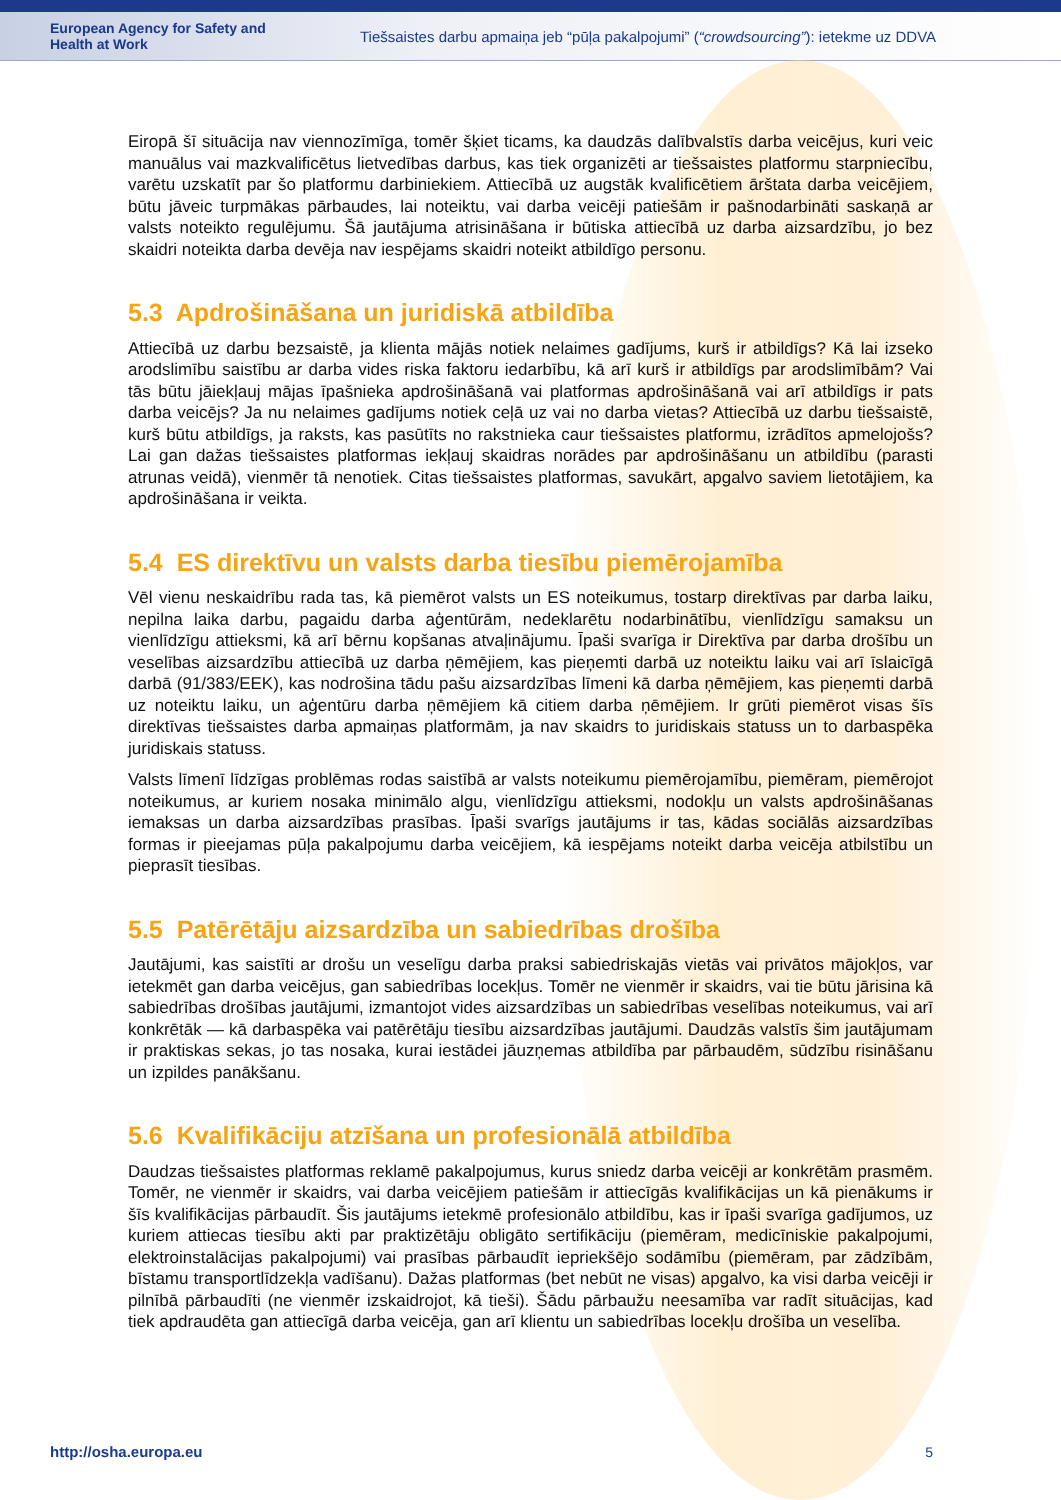European Agency for Safety and Health at Work
Tiešsaistes darbu apmaiņa jeb “pūļa pakalpojumi” (“crowdsourcing”): ietekme uz DDVA
Eiropā šī situācija nav viennozīmīga, tomēr šķiet ticams, ka daudzās dalībvalstīs darba veicējus, kuri veic manuālus vai mazkvalificētus lietvedības darbus, kas tiek organizēti ar tiešsaistes platformu starpniecību, varētu uzskatīt par šo platformu darbiniekiem. Attiecībā uz augstāk kvalificētiem ārštata darba veicējiem, būtu jāveic turpmākas pārbaudes, lai noteiktu, vai darba veicēji patiešām ir pašnodarbināti saskaņā ar valsts noteikto regulējumu. Šā jautājuma atrisināšana ir būtiska attiecībā uz darba aizsardzību, jo bez skaidri noteikta darba devēja nav iespējams skaidri noteikt atbildīgo personu.
5.3 Apdrošināšana un juridiskā atbildība
Attiecībā uz darbu bezsaistē, ja klienta mājās notiek nelaimes gadījums, kurš ir atbildīgs? Kā lai izseko arodslimību saistību ar darba vides riska faktoru iedarbību, kā arī kurš ir atbildīgs par arodslimībām? Vai tās būtu jāiekļauj mājas īpašnieka apdrošināšanā vai platformas apdrošināšanā vai arī atbildīgs ir pats darba veicējs? Ja nu nelaimes gadījums notiek ceļā uz vai no darba vietas? Attiecībā uz darbu tiešsaistē, kurš būtu atbildīgs, ja raksts, kas pasūtīts no rakstnieka caur tiešsaistes platformu, izrādītos apmelojošs? Lai gan dažas tiešsaistes platformas iekļauj skaidras norādes par apdrošināšanu un atbildību (parasti atrunas veidā), vienmēr tā nenotiek. Citas tiešsaistes platformas, savukārt, apgalvo saviem lietotājiem, ka apdrošināšana ir veikta.
5.4 ES direktīvu un valsts darba tiesību piemērojamība
Vēl vienu neskaidrību rada tas, kā piemērot valsts un ES noteikumus, tostarp direktīvas par darba laiku, nepilna laika darbu, pagaidu darba aģentūrām, nedeklarētu nodarbinātību, vienlīdzīgu samaksu un vienlīdzīgu attieksmi, kā arī bērnu kopšanas atvaļinājumu. Īpaši svarīga ir Direktīva par darba drošību un veselības aizsardzību attiecībā uz darba ņēmējiem, kas pieņemti darbā uz noteiktu laiku vai arī īslaicīgā darbā (91/383/EEK), kas nodrošina tādu pašu aizsardzības līmeni kā darba ņēmējiem, kas pieņemti darbā uz noteiktu laiku, un aģentūru darba ņēmējiem kā citiem darba ņēmējiem. Ir grūti piemērot visas šīs direktīvas tiešsaistes darba apmaiņas platformām, ja nav skaidrs to juridiskais statuss un to darbaspēka juridiskais statuss.
Valsts līmenī līdzīgas problēmas rodas saistībā ar valsts noteikumu piemērojamību, piemēram, piemērojot noteikumus, ar kuriem nosaka minimālo algu, vienlīdzīgu attieksmi, nodokļu un valsts apdrošināšanas iemaksas un darba aizsardzības prasības. Īpaši svarīgs jautājums ir tas, kādas sociālās aizsardzības formas ir pieejamas pūļa pakalpojumu darba veicējiem, kā iespējams noteikt darba veicēja atbilstību un pieprasīt tiesības.
5.5 Patērētāju aizsardzība un sabiedrības drošība
Jautājumi, kas saistīti ar drošu un veselīgu darba praksi sabiedriskajās vietās vai privātos mājokļos, var ietekmēt gan darba veicējus, gan sabiedrības locekļus. Tomēr ne vienmēr ir skaidrs, vai tie būtu jārisina kā sabiedrības drošības jautājumi, izmantojot vides aizsardzības un sabiedrības veselības noteikumus, vai arī konkrētāk — kā darbaspēka vai patērētāju tiesību aizsardzības jautājumi. Daudzās valstīs šim jautājumam ir praktiskas sekas, jo tas nosaka, kurai iestādei jāuzņemas atbildība par pārbaudēm, sūdzību risināšanu un izpildes panākšanu.
5.6 Kvalifikāciju atzīšana un profesionālā atbildība
Daudzas tiešsaistes platformas reklamē pakalpojumus, kurus sniedz darba veicēji ar konkrētām prasmēm. Tomēr, ne vienmēr ir skaidrs, vai darba veicējiem patiešām ir attiecīgās kvalifikācijas un kā pienākums ir šīs kvalifikācijas pārbaudīt. Šis jautājums ietekmē profesionālo atbildību, kas ir īpaši svarīga gadījumos, uz kuriem attiecas tiesību akti par praktizētāju obligāto sertifikāciju (piemēram, medicīniskie pakalpojumi, elektroinstalācijas pakalpojumi) vai prasības pārbaudīt iepriekšējo sodāmību (piemēram, par zādzībām, bīstamu transportlīdzekļa vadīšanu). Dažas platformas (bet nebūt ne visas) apgalvo, ka visi darba veicēji ir pilnībā pārbaudīti (ne vienmēr izskaidrojot, kā tieši). Šādu pārbaužu neesamība var radīt situācijas, kad tiek apdraudēta gan attiecīgā darba veicēja, gan arī klientu un sabiedrības locekļu drošība un veselība.
http://osha.europa.eu 5